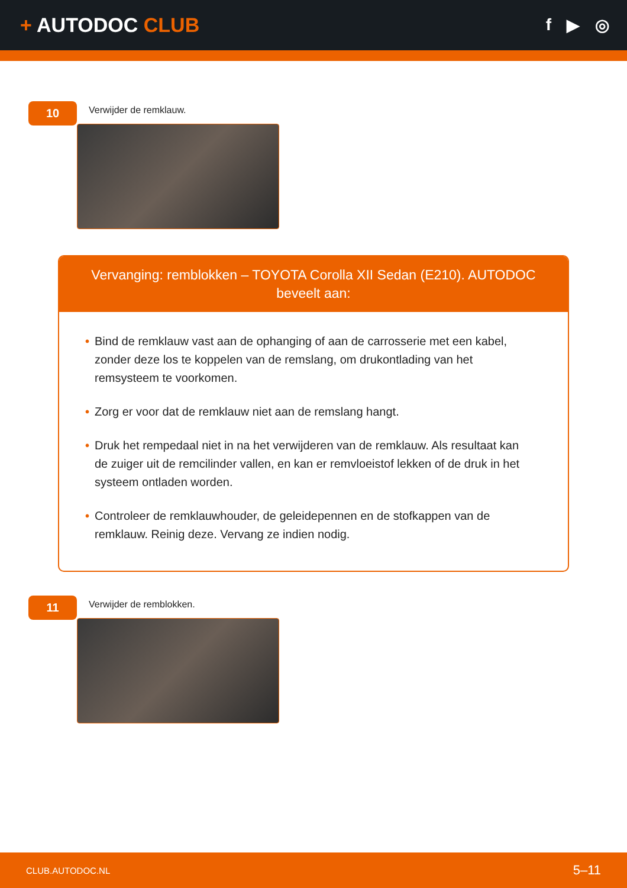+ AUTODOC CLUB
f ▶ ◎
10
Verwijder de remklauw.
Vervanging: remblokken – TOYOTA Corolla XII Sedan (E210). AUTODOC beveelt aan:
• Bind de remklauw vast aan de ophanging of aan de carrosserie met een kabel, zonder deze los te koppelen van de remslang, om drukontlading van het remsysteem te voorkomen.
• Zorg er voor dat de remklauw niet aan de remslang hangt.
• Druk het rempedaal niet in na het verwijderen van de remklauw. Als resultaat kan de zuiger uit de remcilinder vallen, en kan er remvloeistof lekken of de druk in het systeem ontladen worden.
• Controleer de remklauwhouder, de geleidepennen en de stofkappen van de remklauw. Reinig deze. Vervang ze indien nodig.
11
Verwijder de remblokken.
CLUB.AUTODOC.NL 5–11